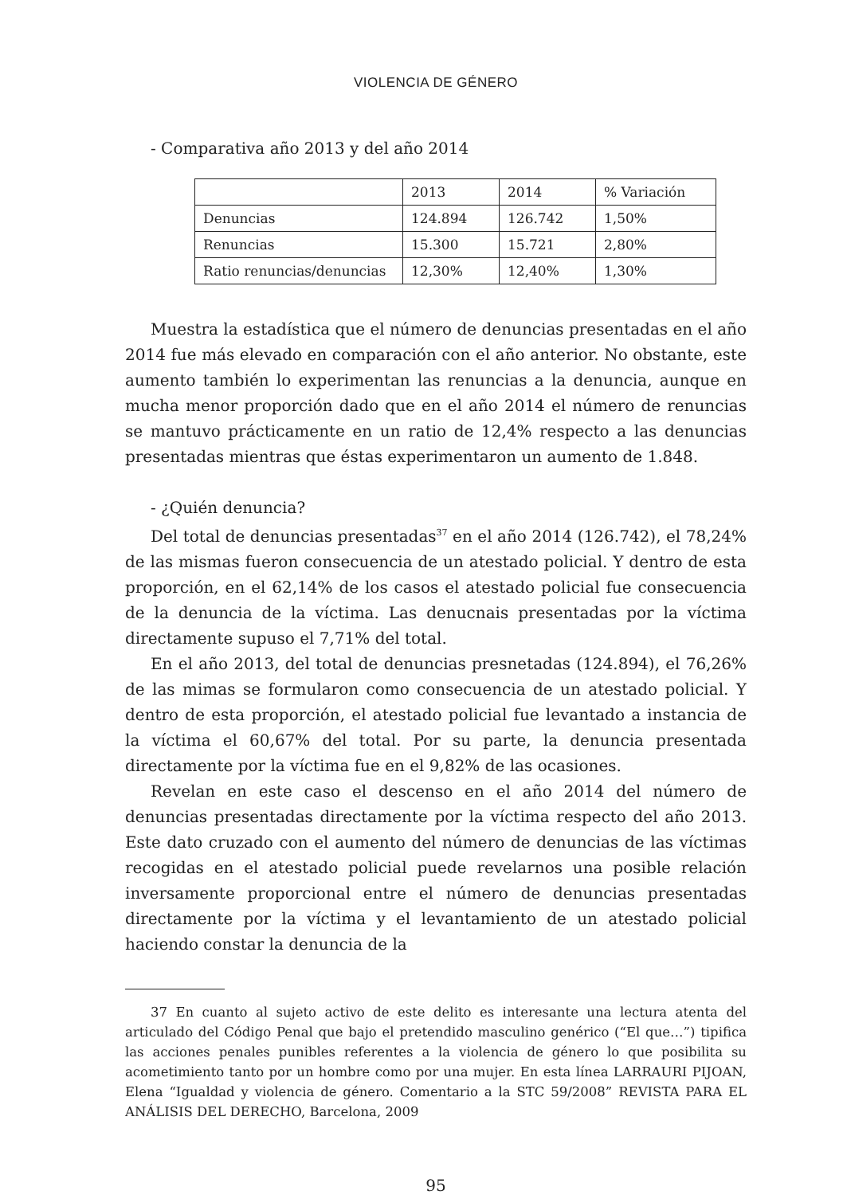VIOLENCIA DE GÉNERO
- Comparativa año 2013 y del año 2014
| | 2013 | 2014 | % Variación |
| Denuncias | 124.894 | 126.742 | 1,50% |
| Renuncias | 15.300 | 15.721 | 2,80% |
| Ratio renuncias/denuncias | 12,30% | 12,40% | 1,30% |
Muestra la estadística que el número de denuncias presentadas en el año 2014 fue más elevado en comparación con el año anterior. No obstante, este aumento también lo experimentan las renuncias a la denuncia, aunque en mucha menor proporción dado que en el año 2014 el número de renuncias se mantuvo prácticamente en un ratio de 12,4% respecto a las denuncias presentadas mientras que éstas experimentaron un aumento de 1.848.
- ¿Quién denuncia?
Del total de denuncias presentadas<sup>37</sup> en el año 2014 (126.742), el 78,24% de las mismas fueron consecuencia de un atestado policial. Y dentro de esta proporción, en el 62,14% de los casos el atestado policial fue consecuencia de la denuncia de la víctima. Las denucnais presentadas por la víctima directamente supuso el 7,71% del total.
En el año 2013, del total de denuncias presnetadas (124.894), el 76,26% de las mimas se formularon como consecuencia de un atestado policial. Y dentro de esta proporción, el atestado policial fue levantado a instancia de la víctima el 60,67% del total. Por su parte, la denuncia presentada directamente por la víctima fue en el 9,82% de las ocasiones.
Revelan en este caso el descenso en el año 2014 del número de denuncias presentadas directamente por la víctima respecto del año 2013. Este dato cruzado con el aumento del número de denuncias de las víctimas recogidas en el atestado policial puede revelarnos una posible relación inversamente proporcional entre el número de denuncias presentadas directamente por la víctima y el levantamiento de un atestado policial haciendo constar la denuncia de la
37 En cuanto al sujeto activo de este delito es interesante una lectura atenta del articulado del Código Penal que bajo el pretendido masculino genérico (“El que…”) tipifica las acciones penales punibles referentes a la violencia de género lo que posibilita su acometimiento tanto por un hombre como por una mujer. En esta línea LARRAURI PIJOAN, Elena “Igualdad y violencia de género. Comentario a la STC 59/2008” REVISTA PARA EL ANÁLISIS DEL DERECHO, Barcelona, 2009
95